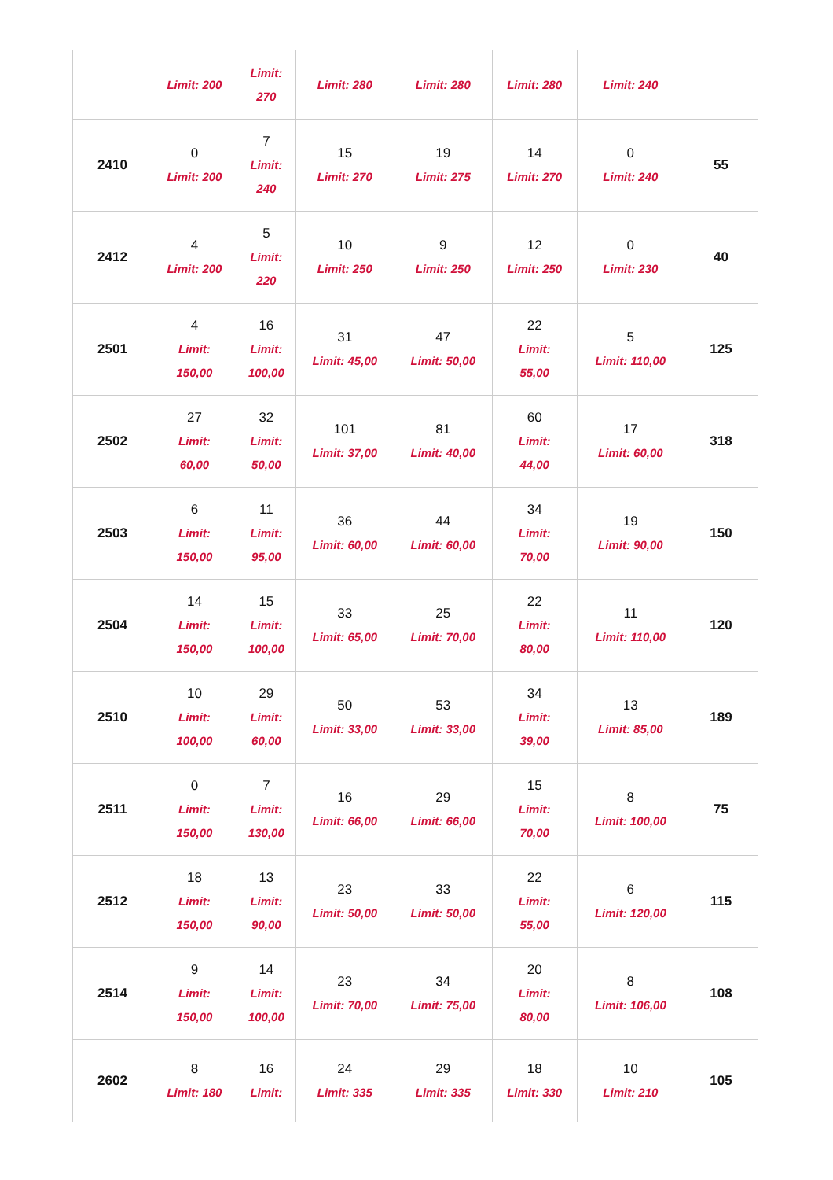| | Limit: 200 | Limit: 270 | Limit: 280 | Limit: 280 | Limit: 280 | Limit: 240 | |
| 2410 | 0 Limit: 200 | 7 Limit: 240 | 15 Limit: 270 | 19 Limit: 275 | 14 Limit: 270 | 0 Limit: 240 | 55 |
| 2412 | 4 Limit: 200 | 5 Limit: 220 | 10 Limit: 250 | 9 Limit: 250 | 12 Limit: 250 | 0 Limit: 230 | 40 |
| 2501 | 4 Limit: 150,00 | 16 Limit: 100,00 | 31 Limit: 45,00 | 47 Limit: 50,00 | 22 Limit: 55,00 | 5 Limit: 110,00 | 125 |
| 2502 | 27 Limit: 60,00 | 32 Limit: 50,00 | 101 Limit: 37,00 | 81 Limit: 40,00 | 60 Limit: 44,00 | 17 Limit: 60,00 | 318 |
| 2503 | 6 Limit: 150,00 | 11 Limit: 95,00 | 36 Limit: 60,00 | 44 Limit: 60,00 | 34 Limit: 70,00 | 19 Limit: 90,00 | 150 |
| 2504 | 14 Limit: 150,00 | 15 Limit: 100,00 | 33 Limit: 65,00 | 25 Limit: 70,00 | 22 Limit: 80,00 | 11 Limit: 110,00 | 120 |
| 2510 | 10 Limit: 100,00 | 29 Limit: 60,00 | 50 Limit: 33,00 | 53 Limit: 33,00 | 34 Limit: 39,00 | 13 Limit: 85,00 | 189 |
| 2511 | 0 Limit: 150,00 | 7 Limit: 130,00 | 16 Limit: 66,00 | 29 Limit: 66,00 | 15 Limit: 70,00 | 8 Limit: 100,00 | 75 |
| 2512 | 18 Limit: 150,00 | 13 Limit: 90,00 | 23 Limit: 50,00 | 33 Limit: 50,00 | 22 Limit: 55,00 | 6 Limit: 120,00 | 115 |
| 2514 | 9 Limit: 150,00 | 14 Limit: 100,00 | 23 Limit: 70,00 | 34 Limit: 75,00 | 20 Limit: 80,00 | 8 Limit: 106,00 | 108 |
| 2602 | 8 Limit: 180 | 16 Limit: | 24 Limit: 335 | 29 Limit: 335 | 18 Limit: 330 | 10 Limit: 210 | 105 |